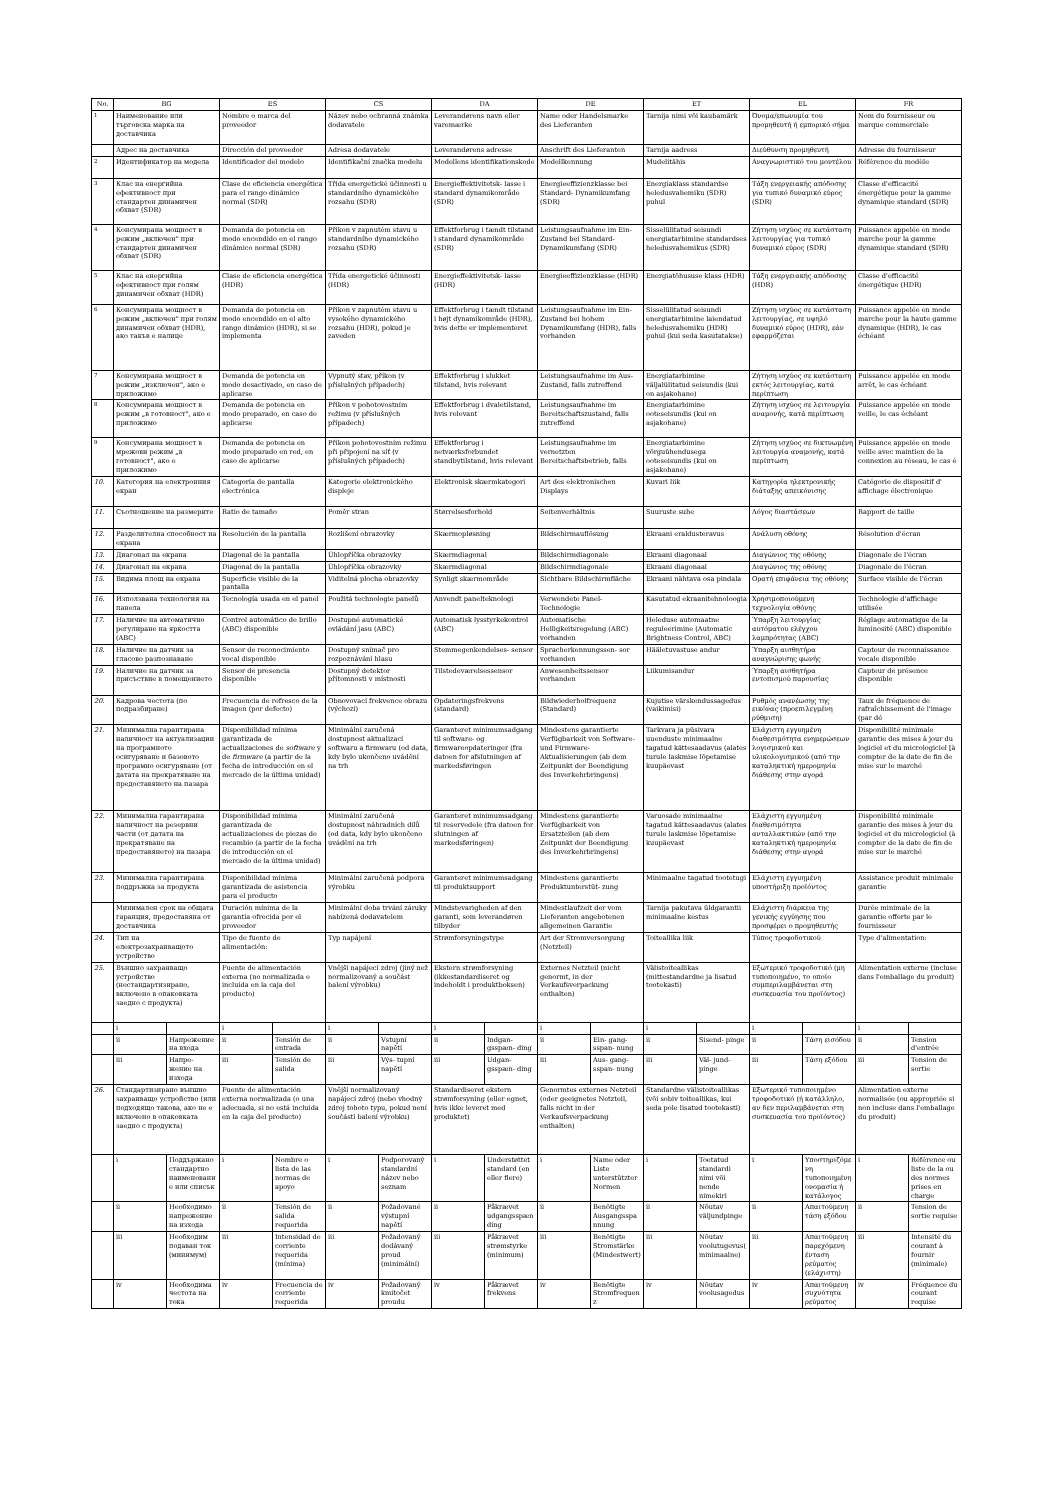| No. | BG | | ES | | CS | | DA | | DE | | ET | | EL | | FR | |
| --- | --- | --- | --- | --- | --- | --- | --- | --- | --- | --- | --- | --- | --- | --- | --- | --- |
| <sup>1</sup> | Наименование или търговска марка на доставчика | | Nombre o marca del proveedor | | Název nebo ochranná známka dodavatele | | Leverandørens navn eller varemærke | | Name oder Handelsmarke des Lieferanten | | Tarnija nimi või kaubamärk | | Όνομα/επωνυμία του προμηθευτή ή εμπορικό σήμα | | Nom du fournisseur ou marque commerciale | |
| | Адрес на доставчика | | Dirección del proveedor | | Adresa dodavatele | | Leverandørens adresse | | Anschrift des Lieferanten | | Tarnija aadress | | Διεύθυνση προμηθευτή | | Adresse du fournisseur | |
| <sup>2</sup> | Идентификатор на модела | | Identificador del modelo | | Identifikační značka modelu | | Modellens identifikationskode | | Modellkennung | | Mudelitähis | | Αναγνωριστικό του μοντέλου | | Référence du modèle | |
| <sup>3</sup> | Клас на енергийна ефективност при стандартен динамичен обхват (SDR) | | Clase de eficiencia energética para el rango dinámico normal (SDR) | | Třída energetické účinnosti u standardního dynamického rozsahu (SDR) | | Energieffektivitetsk- lasse i standard dynamikområde (SDR) | | Energieeffizienzklasse bei Standard- Dynamikumfang (SDR) | | Energiaklass standardse heledusvahemiku (SDR) puhul | | Τάξη ενεργειακής απόδοσης για τυπικό δυναμικό εύρος (SDR) | | Classe d'efficacité énergétique pour la gamme dynamique standard (SDR) | |
| <sup>4</sup> | Консумирана мощност в режим „включен" при стандартен динамичен обхват (SDR) | | Demanda de potencia en modo encendido en el rango dinámico normal (SDR) | | Příkon v zapnutém stavu u standardního dynamického rozsahu (SDR) | | Effektforbrug i tændt tilstand i standard dynamikområde (SDR) | | Leistungsaufnahme im Ein-Zustand bei Standard-Dynamikumfang (SDR) | | Sisselülitatud seisundi energiatarbimine standardses heledusvahemikus (SDR) | | Ζήτηση ισχύος σε κατάσταση λειτουργίας για τυπικό δυναμικό εύρος (SDR) | | Puissance appelée en mode marche pour la gamme dynamique standard (SDR) | |
| <sup>5</sup> | Клас на енергийна ефективност при голям динамичен обхват (HDR) | | Clase de eficiencia energética (HDR) | | Třída energetické účinnosti (HDR) | | Energieffektivitetsk- lasse (HDR) | | Energieeffizienzklasse (HDR) | | Energiatõhususe klass (HDR) | | Τάξη ενεργειακής απόδοσης (HDR) | | Classe d'efficacité énergétique (HDR) | |
| <sup>6</sup> | Консумирана мощност в режим „включен" при голям динамичен обхват (HDR), ако такъв е налице | | Demanda de potencia en modo encendido en el alto rango dinámico (HDR), si se implementa | | Příkon v zapnutém stavu u vysokého dynamického rozsahu (HDR), pokud je zaveden | | Effektforbrug i tændt tilstand i højt dynamikområde (HDR), hvis dette er implementeret | | Leistungsaufnahme im Ein-Zustand bei hohem Dynamikumfang (HDR), falls vorhanden | | Sisselülitatud seisundi energiatarbimine laiendatud heledusvahemiku (HDR) puhul (kui seda kasutatakse) | | Ζήτηση ισχύος σε κατάσταση λειτουργίας, σε υψηλό δυναμικό εύρος (HDR), εάν εφαρμόζεται | | Puissance appelée en mode marche pour la haute gamme dynamique (HDR), le cas échéant | |
| <sup>7</sup> | Консумирана мощност в режим „изключен", ако е приложимо | | Demanda de potencia en modo desactivado, en caso de aplicarse | | Vypnutý stav, příkon (v příslušných případech) | | Effektforbrug i slukket tilstand, hvis relevant | | Leistungsaufnahme im Aus-Zustand, falls zutreffend | | Energiatarbimine väljalülitatud seisundis (kui on asjakohane) | | Ζήτηση ισχύος σε κατάσταση εκτός λειτουργίας, κατά περίπτωση | | Puissance appelée en mode arrêt, le cas échéant | |
| <sup>8</sup> | Консумирана мощност в режим „в готовност", ако е приложимо | | Demanda de potencia en modo preparado, en caso de aplicarse | | Příkon v pohotovostním režimu (v příslušných případech) | | Effektforbrug i dvaletilstand, hvis relevant | | Leistungsaufnahme im Bereitschaftszustand, falls zutreffend | | Energiatarbimine ooteseisundis (kui on asjakohane) | | Ζήτηση ισχύος σε λειτουργία αναμονής, κατά περίπτωση | | Puissance appelée en mode veille, le cas échéant | |
| <sup>9</sup> | Консумирана мощност в мрежови режим „в готовност", ако е приложимо | | Demanda de potencia en modo preparado en red, en caso de aplicarse | | Příkon pohotovostním režimu při připojení na síť (v příslušných případech) | | Effektforbrug i netværksforbundet standbytilstand, hvis relevant | | Leistungsaufnahme im vernetzten Bereitschaftsbetrieb, falls | | Energiatarbimine võrguühendusega ooteseisundis (kui on asjakohane) | | Ζήτηση ισχύος σε δικτυωμένη λειτουργία αναμονής, κατά περίπτωση | | Puissance appelée en mode veille avec maintien de la connexion au réseau, le cas é | |
| 10. | Категория на електронния екран | | Categoría de pantalla electrónica | | Kategorie elektronického displeje | | Elektronisk skærmkategori | | Art des elektronischen Displays | | Kuvari liik | | Κατηγορία ηλεκτρονικής διάταξης απεικόνισης | | Catégorie de dispositif d' affichage électronique | |
| 11. | Съотношение на размерите | | Ratio de tamaño | | Poměr stran | | Størrelsesforhold | | Seitenverhältnis | | Suuruste suhe | | Λόγος διαστάσεων | | Rapport de taille | |
| 12. | Разделителна способност на екрана | | Resolución de la pantalla | | Rozlišení obrazovky | | Skærmopløsning | | Bildschirmauflösung | | Ekraani eraldusteravus | | Ανάλυση οθόνης | | Résolution d'écran | |
| 13. | Диагонал на екрана | | Diagonal de la pantalla | | Úhlopříčka obrazovky | | Skærmdiagonal | | Bildschirmdiagonale | | Ekraani diagonaal | | Διαγώνιος της οθόνης | | Diagonale de l'écran | |
| 14. | Диагонал на екрана | | Diagonal de la pantalla | | Úhlopříčka obrazovky | | Skærmdiagonal | | Bildschirmdiagonale | | Ekraani diagonaal | | Διαγώνιος της οθόνης | | Diagonale de l'écran | |
| 15. | Видима площ на екрана | | Superficie visible de la pantalla | | Viditelná plocha obrazovky | | Synligt skærmområde | | Sichtbare Bildschirmfläche | | Ekraani nähtava osa pindala | | Ορατή επιφάνεια της οθόνης | | Surface visible de l'écran | |
| 16. | Използвана технология на панела | | Tecnología usada en el panel | | Použitá technologie panelů | | Anvendt panelteknologi | | Verwendete Panel-Technologie | | Kasutatud ekraanitehnoloogia | | Χρησιμοποιούμενη τεχνολογία οθόνης | | Technologie d'affichage utilisée | |
| 17. | Наличие на автоматично регулиране на яркостта (ABC) | | Control automático de brillo (ABC) disponible | | Dostupné automatické ovládání jasu (ABC) | | Automatisk lysstyrkekontrol (ABC) | | Automatische Helligkeitsregelung (ABC) vorhanden | | Heleduse automaatne reguleerimine (Automatic Brightness Control, ABC) | | Ύπαρξη λειτουργίας αυτόματου ελέγχου λαμπρότητας (ABC) | | Réglage automatique de la luminosité (ABC) disponible | |
| 18. | Наличие на датчик за гласово разпознаване | | Sensor de reconocimiento vocal disponible | | Dostupný snímač pro rozpoznávání hlasu | | Stemmegenkendelses- sensor | | Spracherkennungssen- sor vorhanden | | Hääletuvastuse andur | | Ύπαρξη αισθητήρα αναγνώρισης φωνής | | Capteur de reconnaissance vocale disponible | |
| 19. | Наличие на датчик за присъствие в помещението | | Sensor de presencia disponible | | Dostupný detektor přítomnosti v místnosti | | Tilstedeværelsessensor | | Anwesenheitssensor vorhanden | | Liikumisandur | | Ύπαρξη αισθητήρα εντοπισμού παρουσίας | | Capteur de présence disponible | |
| 20. | Кадрова честота (по подразбиране) | | Frecuencia de refresco de la imagen (por defecto) | | Obnovovací frekvence obrazu (výchozí) | | Opdateringsfrekvens (standard) | | Bildwiederholfrequenz (Standard) | | Kujutise värskendussagedus (vaikimisi) | | Ρυθμός ανανέωσης της εικόνας (προεπιλεγμένη ρύθμιση) | | Taux de fréquence de rafraîchissement de l'image (par dé | |
| 21. | Минимална гарантирана наличност на актуализации на програмното осигуряване и базовото програмно осигуряване (от датата на прекратяване на предоставянето на пазара | | Disponibilidad mínima garantizada de actualizaciones de software y de firmware (a partir de la fecha de introducción en el mercado de la última unidad) | | Minimální zaručená dostupnost aktualizací softwaru a firmwaru (od data, kdy bylo ukončeno uvádění na trh | | Garanteret minimumsadgang til software- og firmwareopdateringer (fra datoen for afslutningen af markedsføringen | | Mindestens garantierte Verfügbarkeit von Software- und Firmware- Aktualisierungen (ab dem Zeitpunkt der Beendigung des Inverkehrbringens) | | Tarkvara ja püsivara uuenduste minimaalne tagatud kättesaadavus (alates turule laskmise lõpetamise kuupäevast | | Ελάχιστη εγγυημένη διαθεσιμότητα ενημερώσεων λογισμικού και υλικολογισμικού (από την καταληκτική ημερομηνία διάθεσης στην αγορά | | Disponibilité minimale garantie des mises à jour du logiciel et du micrologiciel [à compter de la date de fin de mise sur le marché | |
| 22. | Минимална гарантирана наличност на резервни части (от датата на прекратяване на предоставянето) на пазара | | Disponibilidad mínima garantizada de actualizaciones de piezas de recambio (a partir de la fecha de introducción en el mercado de la última unidad) | | Minimální zaručená dostupnost náhradních dílů (od data, kdy bylo ukončeno uvádění na trh | | Garanteret minimumsadgang til reservedele (fra datoen for slutningen af markedsføringen) | | Mindestens garantierte Verfügbarkeit von Ersatzteilen (ab dem Zeitpunkt der Beendigung des Inverkehrbringens) | | Varuosade minimaalne tagatud kättesaadavus (alates turule laskmise lõpetamise kuupäevast | | Ελάχιστη εγγυημένη διαθεσιμότητα ανταλλακτικών (από την καταληκτική ημερομηνία διάθεσης στην αγορά | | Disponibilité minimale garantie des mises à jour du logiciel et du micrologiciel (à compter de la date de fin de mise sur le marché | |
| 23. | Минимална гарантирана поддръжка за продукта | | Disponibilidad mínima garantizada de asistencia para el producto | | Minimální zaručená podpora výrobku | | Garanteret minimumsadgang til produktsupport | | Mindestens garantierte Produktunterstüt- zung | | Minimaalne tagatud tootetugi | | Ελάχιστη εγγυημένη υποστήριξη προϊόντος | | Assistance produit minimale garantie | |
| | Минимален срок на общата гаранция, предоставяна от доставчика | | Duración mínima de la garantía ofrecida por el proveedor | | Minimální doba trvání záruky nabízená dodavatelem | | Mindstevarigheden af den garanti, som leverandøren tilbyder | | Mindestlaufzeit der vom Lieferanten angebotenen allgemeinen Garantie | | Tarnija pakutava üldgarantii minimaalne kestus | | Ελάχιστη διάρκεια της γενικής εγγύησης που προσφέρει ο προμηθευτής | | Durée minimale de la garantie offerte par le fournisseur | |
| 24. | Тип на електрозахранващото устройство | | Tipo de fuente de alimentación: | | Typ napájení | | Strømforsyningstype | | Art der Stromversorgung (Netzteil) | | Toiteallika liik | | Τύπος τροφοδοτικού | | Type d'alimentation: | |
| 25. | Външно захранващо устройство (нестандартизирано, включено в опаковката заедно с продукта) | | Fuente de alimentación externa (no normalizada e incluida en la caja del producto) | | Vnější napájecí zdroj (jiný než normalizovaný a součást balení výrobku) | | Ekstern strømforsyning (ikkestandardiseret og indeholdt i produktboksen) | | Externes Netzteil (nicht genormt, in der Verkaufsverpackung enthalten) | | Välistoiteallikas (mittestandardne ja lisatud tootekasti) | | Εξωτερικό τροφοδοτικό (μη τυποποιημένο, το οποίο συμπεριλαμβάνεται στη συσκευασία του προϊόντος) | | Alimentation externe (incluse dans l'emballage du produit) | |
| | i | | i | | i | | i | | i | | i | | i | | i | |
| | ii | Напрежение на входа | ii | Tensión de entrada | ii | Vstupní napětí | ii | Indgan- gsspæn- ding | ii | Ein- gang- sspan- nung | ii | Sisend- pinge | ii | Τάση εισόδου | ii | Tension d'entrée |
| | iii | Напре- жение на изхода | iii | Tensión de salida | iii | Výs- tupní napětí | iii | Udgan- gsspæn- ding | iii | Aus- gang- sspan- nung | iii | Väl- jund- pinge | iii | Τάση εξόδου | iii | Tension de sortie |
| 26. | Стандартизирано външно захранващо устройство (или подходящо такова, ако не е включено в опаковката заедно с продукта) | | Fuente de alimentación externa normalizada (o una adecuada, si no está incluida en la caja del producto) | | Vnější normalizovaný napájecí zdroj (nebo vhodný zdroj tohoto typu, pokud není součástí balení výrobku) | | Standardiseret ekstern strømforsyning (eller egnet, hvis ikke leveret med produktet) | | Genormtes externes Netzteil (oder geeignetes Netzteil, falls nicht in der Verkaufsverpackung enthalten) | | Standardne välistoiteallikas (või sobiv toiteallikas, kui seda pole lisatud tootekasti) | | Εξωτερικό τυποποιημένο τροφοδοτικό (ή κατάλληλο, αν δεν περιλαμβάνεται στη συσκευασία του προϊόντος) | | Alimentation externe normalisée (ou appropriée si non incluse dans l'emballage du produit) | |
| | i | Поддържано стандартно наименование или списък | i | Nombre o lista de las normas de apoyo | i | Podporovaný standardní název nebo seznam | i | Understøttet standard (en eller flere) | i | Name oder Liste unterstützter Normen | i | Toetatud standardi nimi või nende nimekiri | i | Υποστηριζόμενη τυποποιημένη ονομασία ή κατάλογος | i | Référence ou liste de la ou des normes prises en charge |
| | ii | Необходимо напрежение на изхода | ii | Tensión de salida requerida | ii | Požadované výstupní napětí | ii | Påkrævet udgangsspænding | ii | Benötigte Ausgangsspannung | ii | Nõutav väljundpinge | ii | Απαιτούμενη τάση εξόδου | ii | Tension de sortie requise |
| | iii | Необходим подаван ток (минимум) | iii | Intensidad de corriente requerida (mínima) | iii | Požadovaný dodávaný proud (minimální) | iii | Påkrævet strømstyrke (minimum) | iii | Benötigte Stromstärke (Mindestwert) | iii | Nõutav voolutugevus( minimaalne) | iii | Απαιτούμενη παρεχόμενη ένταση ρεύματος (ελάχιστη) | iii | Intensité du courant à fournir (minimale) |
| | iv | Необходима честота на тока | iv | Frecuencia de corriente requerida | iv | Požadovaný kmitočet proudu | iv | Påkrævet frekvens | iv | Benötigte Stromfrequenz | iv | Nõutav voolusagedus | iv | Απαιτούμενη συχνότητα ρεύματος | iv | Fréquence du courant requise |